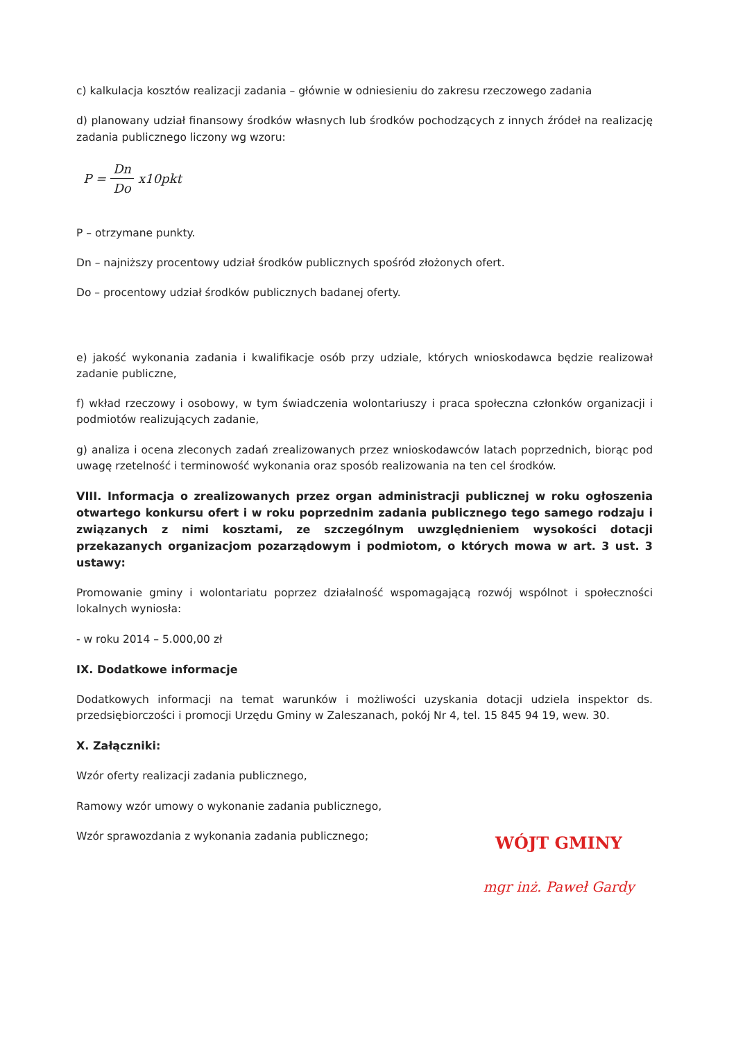c) kalkulacja kosztów realizacji zadania – głównie w odniesieniu do zakresu rzeczowego zadania
d) planowany udział finansowy środków własnych lub środków pochodzących z innych źródeł na realizację zadania publicznego liczony wg wzoru:
P = Dn Do x10pkt
P – otrzymane punkty.
Dn – najniższy procentowy udział środków publicznych spośród złożonych ofert.
Do – procentowy udział środków publicznych badanej oferty.
e) jakość wykonania zadania i kwalifikacje osób przy udziale, których wnioskodawca będzie realizował zadanie publiczne,
f) wkład rzeczowy i osobowy, w tym świadczenia wolontariuszy i praca społeczna członków organizacji i podmiotów realizujących zadanie,
g) analiza i ocena zleconych zadań zrealizowanych przez wnioskodawców latach poprzednich, biorąc pod uwagę rzetelność i terminowość wykonania oraz sposób realizowania na ten cel środków.
VIII. Informacja o zrealizowanych przez organ administracji publicznej w roku ogłoszenia otwartego konkursu ofert i w roku poprzednim zadania publicznego tego samego rodzaju i związanych z nimi kosztami, ze szczególnym uwzględnieniem wysokości dotacji przekazanych organizacjom pozarządowym i podmiotom, o których mowa w art. 3 ust. 3 ustawy:
Promowanie gminy i wolontariatu poprzez działalność wspomagającą rozwój wspólnot i społeczności lokalnych wyniosła:
- w roku 2014 – 5.000,00 zł
IX. Dodatkowe informacje
Dodatkowych informacji na temat warunków i możliwości uzyskania dotacji udziela inspektor ds. przedsiębiorczości i promocji Urzędu Gminy w Zaleszanach, pokój Nr 4, tel. 15 845 94 19, wew. 30.
X. Załączniki:
Wzór oferty realizacji zadania publicznego,
Ramowy wzór umowy o wykonanie zadania publicznego,
Wzór sprawozdania z wykonania zadania publicznego;
WÓJT GMINY
mgr inż. Paweł Gardy